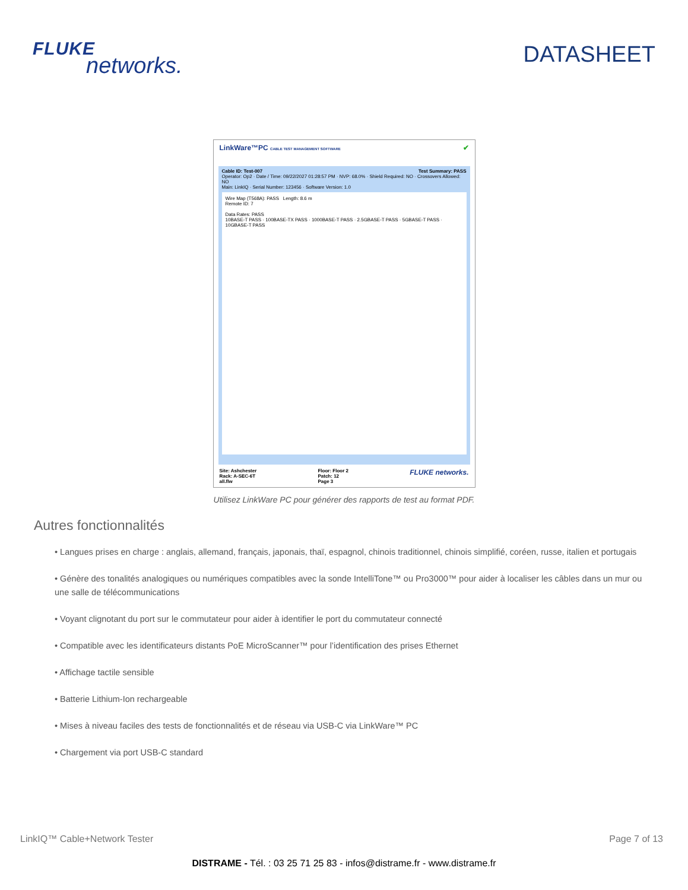FLUKE
networks.
DATASHEET
LinkWare™PC CABLE TEST MANAGEMENT SOFTWARE ✔
Cable ID: Test-007 Test Summary: PASS
Operator: Op2 · Date / Time: 09/22/2027 01:28:57 PM · NVP: 68.0% · Shield Required: NO · Crossovers Allowed: NO
Main: LinkIQ · Serial Number: 123456 · Software Version: 1.0
Wire Map (T568A): PASS Length: 8.6 m
Remote ID: 7
Data Rates: PASS
10BASE-T PASS · 100BASE-TX PASS · 1000BASE-T PASS · 2.5GBASE-T PASS · 5GBASE-T PASS · 10GBASE-T PASS
Site: Ashchester
Rack: A-SEC-6T
all.flw
Floor: Floor 2
Patch: 12
Page 3
FLUKE networks.
Utilisez LinkWare PC pour générer des rapports de test au format PDF.
Autres fonctionnalités
• Langues prises en charge : anglais, allemand, français, japonais, thaï, espagnol, chinois traditionnel, chinois simplifié, coréen, russe, italien et portugais
• Génère des tonalités analogiques ou numériques compatibles avec la sonde IntelliTone™ ou Pro3000™ pour aider à localiser les câbles dans un mur ou une salle de télécommunications
• Voyant clignotant du port sur le commutateur pour aider à identifier le port du commutateur connecté
• Compatible avec les identificateurs distants PoE MicroScanner™ pour l’identification des prises Ethernet
• Affichage tactile sensible
• Batterie Lithium-Ion rechargeable
• Mises à niveau faciles des tests de fonctionnalités et de réseau via USB-C via LinkWare™ PC
• Chargement via port USB-C standard
LinkIQ™ Cable+Network Tester Page 7 of 13
DISTRAME - Tél. : 03 25 71 25 83 - infos@distrame.fr - www.distrame.fr